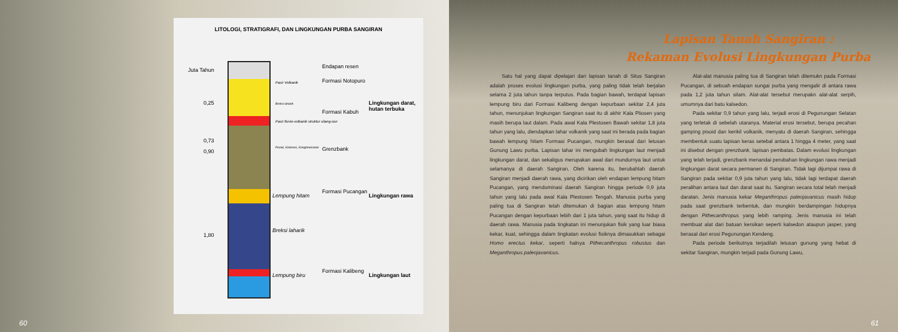LITOLOGI, STRATIGRAFI, DAN LINGKUNGAN PURBA SANGIRAN
Juta Tahun
0,25
0,73
0,90
1,80
Pasir Volkanik
Breksi laharik
Pasir fluvio-volkanik struktur silang-siur
Pisoid, Konkresi, Konglomeratan
Lempung hitam
Breksi laharik
Lempung biru
Endapan resen
Formasi Notopuro
Formasi Kabuh
Grenzbank
Formasi Pucangan
Formasi Kalibeng
Lingkungan darat, hutan terbuka
Lingkungan rawa
Lingkungan laut
60
Lapisan Tanah Sangiran :
Rekaman Evolusi Lingkungan Purba
Satu hal yang dapat dipelajari dari lapisan tanah di Situs Sangiran adalah proses evolusi lingkungan purba, yang paling tidak telah berjalan selama 2 juta tahun tanpa terputus. Pada bagian bawah, terdapat lapisan lempung biru dari Formasi Kalibeng dengan kepurbaan sekitar 2,4 juta tahun, menunjukan lingkungan Sangiran saat itu di akhir Kala Pliosen yang masih berupa laut dalam. Pada awal Kala Plestosen Bawah sekitar 1,8 juta tahun yang lalu, diendapkan lahar volkanik yang saat ini berada pada bagian bawah lempung hitam Formasi Pucangan, mungkin berasal dari letusan Gunung Lawu purba. Lapisan lahar ini mengubah lingkungan laut menjadi lingkungan darat, dan sekaligus merupakan awal dari mundurnya laut untuk selamanya di daerah Sangiran. Oleh karena itu, berubahlah daerah Sangiran menjadi daerah rawa, yang dicirikan oleh endapan lempung hitam Pucangan, yang mendominasi daerah Sangiran hingga periode 0,9 juta tahun yang lalu pada awal Kala Plestosen Tengah. Manusia purba yang paling tua di Sangiran telah ditemukan di bagian atas lempung hitam Pucangan dengan kepurbaan lebih dari 1 juta tahun, yang saat itu hidup di daerah rawa. Manusia pada tingkatan ini menunjukan fisik yang luar biasa kekar, kuat, sehingga dalam tingkatan evolusi fisiknya dimasukkan sebagai Homo erectus kekar, seperti halnya Pithecanthropus robustus dan Meganthropus paleojavanicus.
Alat-alat manusia paling tua di Sangiran telah ditemukn pada Formasi Pucangan, di sebuah endapan sungai purba yang mengalir di antara rawa pada 1,2 juta tahun silam. Alat-alat tersebut merupakn alat-alat serpih, umumnya dari batu kalsedon.
Pada sekitar 0,9 tahun yang lalu, terjadi erosi di Pegunungan Selatan yang terletak di sebelah utaranya. Material erosi tersebut, berupa pecahan gamping pisoid dan kerikil volkanik, menyatu di daerah Sangiran, sehingga membentuk suatu lapisan keras setebal antara 1 hingga 4 meter, yang saat ini disebut dengan grenzbank, lapisan pembatas. Dalam evolusi lingkungan yang telah terjadi, grenzbank menandai perubahan lingkungan rawa menjadi lingkungan darat secara permanen di Sangiran. Tidak lagi dijumpai rawa di Sangiran pada sekitar 0,9 juta tahun yang lalu, tidak lagi terdapat daerah peralihan antara laut dan darat saat itu. Sangiran secara total telah menjadi daratan. Jenis manusia kekar Meganthropus paleojavanicus masih hidup pada saat grenzbank terbentuk, dan mungkin berdampingan hidupnya dengan Pithecanthropus yang lebih ramping. Jenis manusia ini telah membuat alat dari batuan kersikan seperti kalsedon ataupun jasper, yang berasal dari erosi Pegunungan Kendeng.
Pada periode berikutnya terjadilah letusan gunung yang hebat di sekitar Sangiran, mungkin terjadi pada Gunung Lawu,
61